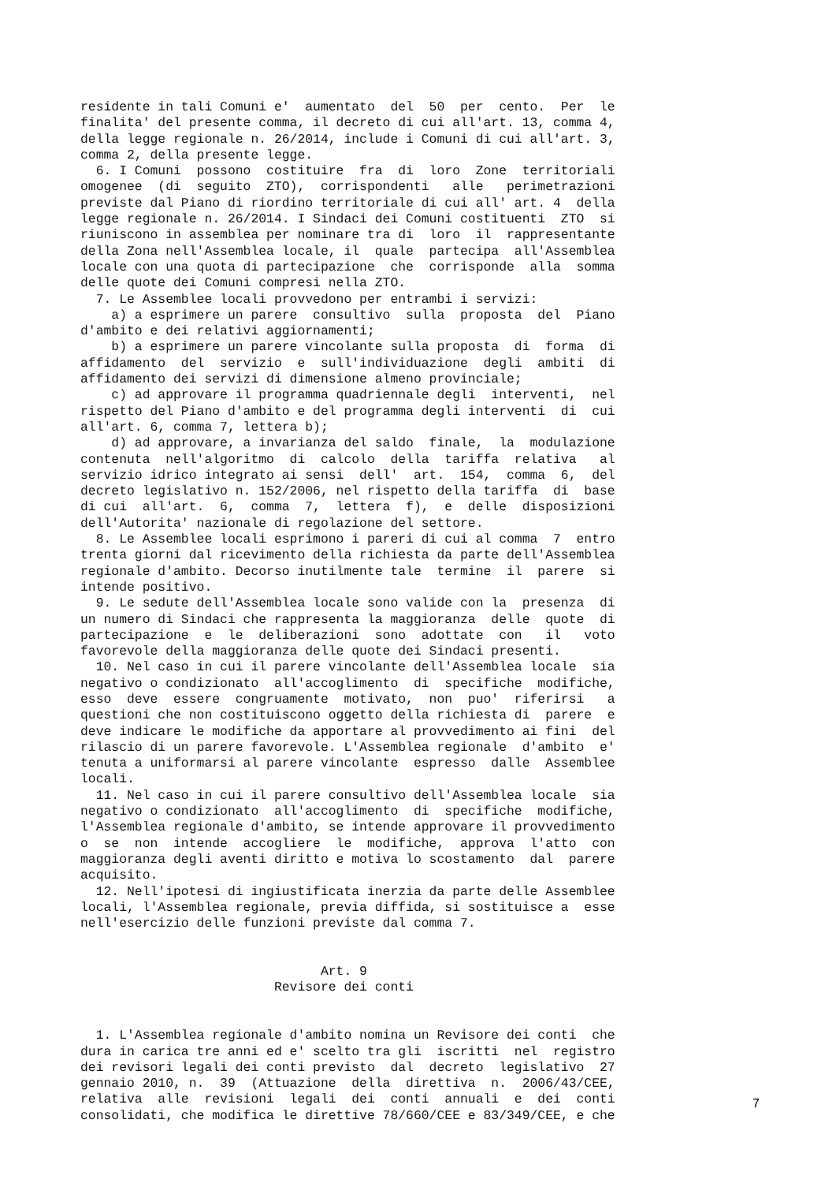residente in tali Comuni e'  aumentato  del  50  per  cento.  Per  le
finalita' del presente comma, il decreto di cui all'art. 13, comma 4,
della legge regionale n. 26/2014, include i Comuni di cui all'art. 3,
comma 2, della presente legge.
  6. I Comuni  possono  costituire  fra  di  loro  Zone  territoriali
omogenee  (di  seguito  ZTO),  corrispondenti   alle   perimetrazioni
previste dal Piano di riordino territoriale di cui all' art. 4  della
legge regionale n. 26/2014. I Sindaci dei Comuni costituenti  ZTO  si
riuniscono in assemblea per nominare tra di  loro  il  rappresentante
della Zona nell'Assemblea locale, il  quale  partecipa  all'Assemblea
locale con una quota di partecipazione  che  corrisponde  alla  somma
delle quote dei Comuni compresi nella ZTO.
  7. Le Assemblee locali provvedono per entrambi i servizi:
    a) a esprimere un parere  consultivo  sulla  proposta  del  Piano
d'ambito e dei relativi aggiornamenti;
    b) a esprimere un parere vincolante sulla proposta  di  forma  di
affidamento  del  servizio  e  sull'individuazione  degli  ambiti  di
affidamento dei servizi di dimensione almeno provinciale;
    c) ad approvare il programma quadriennale degli  interventi,  nel
rispetto del Piano d'ambito e del programma degli interventi  di  cui
all'art. 6, comma 7, lettera b);
    d) ad approvare, a invarianza del saldo  finale,  la  modulazione
contenuta  nell'algoritmo  di  calcolo  della  tariffa  relativa   al
servizio idrico integrato ai sensi  dell'  art.  154,  comma  6,  del
decreto legislativo n. 152/2006, nel rispetto della tariffa  di  base
di cui  all'art.  6,  comma  7,  lettera  f),  e  delle  disposizioni
dell'Autorita' nazionale di regolazione del settore.
  8. Le Assemblee locali esprimono i pareri di cui al comma  7  entro
trenta giorni dal ricevimento della richiesta da parte dell'Assemblea
regionale d'ambito. Decorso inutilmente tale  termine  il  parere  si
intende positivo.
  9. Le sedute dell'Assemblea locale sono valide con la  presenza  di
un numero di Sindaci che rappresenta la maggioranza  delle  quote  di
partecipazione  e  le  deliberazioni  sono  adottate  con   il   voto
favorevole della maggioranza delle quote dei Sindaci presenti.
  10. Nel caso in cui il parere vincolante dell'Assemblea locale  sia
negativo o condizionato  all'accoglimento  di  specifiche  modifiche,
esso  deve  essere  congruamente  motivato,  non  puo'  riferirsi   a
questioni che non costituiscono oggetto della richiesta di  parere  e
deve indicare le modifiche da apportare al provvedimento ai fini  del
rilascio di un parere favorevole. L'Assemblea regionale  d'ambito  e'
tenuta a uniformarsi al parere vincolante  espresso  dalle  Assemblee
locali.
  11. Nel caso in cui il parere consultivo dell'Assemblea locale  sia
negativo o condizionato  all'accoglimento  di  specifiche  modifiche,
l'Assemblea regionale d'ambito, se intende approvare il provvedimento
o  se  non  intende  accogliere  le  modifiche,  approva  l'atto  con
maggioranza degli aventi diritto e motiva lo scostamento  dal  parere
acquisito.
  12. Nell'ipotesi di ingiustificata inerzia da parte delle Assemblee
locali, l'Assemblea regionale, previa diffida, si sostituisce a  esse
nell'esercizio delle funzioni previste dal comma 7.


                               Art. 9
                         Revisore dei conti


  1. L'Assemblea regionale d'ambito nomina un Revisore dei conti  che
dura in carica tre anni ed e' scelto tra gli  iscritti  nel  registro
dei revisori legali dei conti previsto  dal  decreto  legislativo  27
gennaio 2010, n.  39  (Attuazione  della  direttiva  n.  2006/43/CEE,
relativa  alle  revisioni  legali  dei  conti  annuali  e  dei  conti
consolidati, che modifica le direttive 78/660/CEE e 83/349/CEE, e che
7